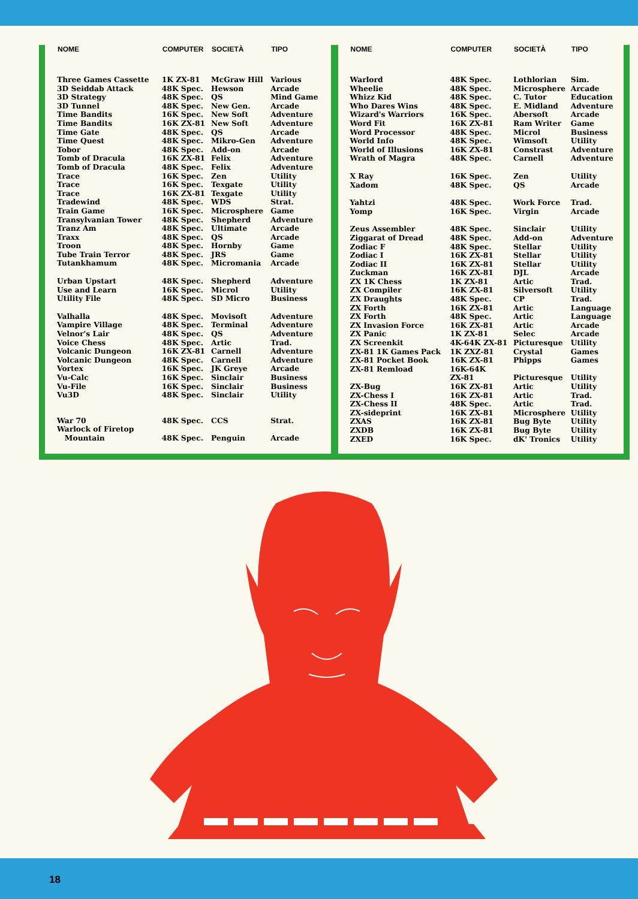| NOME | COMPUTER | SOCIETÀ | TIPO |
| --- | --- | --- | --- |
| Three Games Cassette | 1K ZX-81 | McGraw Hill | Various |
| 3D Seiddab Attack | 48K Spec. | Hewson | Arcade |
| 3D Strategy | 48K Spec. | QS | Mind Game |
| 3D Tunnel | 48K Spec. | New Gen. | Arcade |
| Time Bandits | 16K Spec. | New Soft | Adventure |
| Time Bandits | 16K ZX-81 | New Soft | Adventure |
| Time Gate | 48K Spec. | QS | Arcade |
| Time Quest | 48K Spec. | Mikro-Gen | Adventure |
| Tobor | 48K Spec. | Add-on | Arcade |
| Tomb of Dracula | 16K ZX-81 | Felix | Adventure |
| Tomb of Dracula | 48K Spec. | Felix | Adventure |
| Trace | 16K Spec. | Zen | Utility |
| Trace | 16K Spec. | Texgate | Utility |
| Trace | 16K ZX-81 | Texgate | Utility |
| Tradewind | 48K Spec. | WDS | Strat. |
| Train Game | 16K Spec. | Microsphere | Game |
| Transylvanian Tower | 48K Spec. | Shepherd | Adventure |
| Tranz Am | 48K Spec. | Ultimate | Arcade |
| Traxx | 48K Spec. | QS | Arcade |
| Troon | 48K Spec. | Hornby | Game |
| Tube Train Terror | 48K Spec. | JRS | Game |
| Tutankhamum | 48K Spec. | Micromania | Arcade |
| Urban Upstart | 48K Spec. | Shepherd | Adventure |
| Use and Learn | 16K Spec. | Microl | Utility |
| Utility File | 48K Spec. | SD Micro | Business |
| Valhalla | 48K Spec. | Movisoft | Adventure |
| Vampire Village | 48K Spec. | Terminal | Adventure |
| Velnor's Lair | 48K Spec. | QS | Adventure |
| Voice Chess | 48K Spec. | Artic | Trad. |
| Volcanic Dungeon | 16K ZX-81 | Carnell | Adventure |
| Volcanic Dungeon | 48K Spec. | Carnell | Adventure |
| Vortex | 16K Spec. | JK Greye | Arcade |
| Vu-Calc | 16K Spec. | Sinclair | Business |
| Vu-File | 16K Spec. | Sinclair | Business |
| Vu3D | 48K Spec. | Sinclair | Utility |
| War 70 | 48K Spec. | CCS | Strat. |
| Warlock of Firetop | | | |
| Mountain | 48K Spec. | Penguin | Arcade |
| NOME | COMPUTER | SOCIETÀ | TIPO |
| --- | --- | --- | --- |
| Warlord | 48K Spec. | Lothlorian | Sim. |
| Wheelie | 48K Spec. | Microsphere | Arcade |
| Whizz Kid | 48K Spec. | C. Tutor | Education |
| Who Dares Wins | 48K Spec. | E. Midland | Adventure |
| Wizard's Warriors | 16K Spec. | Abersoft | Arcade |
| Word Fit | 16K ZX-81 | Ram Writer | Game |
| Word Processor | 48K Spec. | Microl | Business |
| World Info | 48K Spec. | Wimsoft | Utility |
| World of Illusions | 16K ZX-81 | Constrast | Adventure |
| Wrath of Magra | 48K Spec. | Carnell | Adventure |
| X Ray | 16K Spec. | Zen | Utility |
| Xadom | 48K Spec. | QS | Arcade |
| Yahtzi | 48K Spec. | Work Force | Trad. |
| Yomp | 16K Spec. | Virgin | Arcade |
| Zeus Assembler | 48K Spec. | Sinclair | Utility |
| Ziggarat of Dread | 48K Spec. | Add-on | Adventure |
| Zodiac F | 48K Spec. | Stellar | Utility |
| Zodiac I | 16K ZX-81 | Stellar | Utility |
| Zodiac II | 16K ZX-81 | Stellar | Utility |
| Zuckman | 16K ZX-81 | DJL | Arcade |
| ZX 1K Chess | 1K ZX-81 | Artic | Trad. |
| ZX Compiler | 16K ZX-81 | Silversoft | Utility |
| ZX Draughts | 48K Spec. | CP | Trad. |
| ZX Forth | 16K ZX-81 | Artic | Language |
| ZX Forth | 48K Spec. | Artic | Language |
| ZX Invasion Force | 16K ZX-81 | Artic | Arcade |
| ZX Panic | 1K ZX-81 | Selec | Arcade |
| ZX Screenkit | 4K-64K ZX-81 | Picturesque | Utility |
| ZX-81 1K Games Pack | 1K ZXZ-81 | Crystal | Games |
| ZX-81 Pocket Book | 16K ZX-81 | Phipps | Games |
| ZX-81 Remload | 16K-64K | | |
| | ZX-81 | Picturesque | Utility |
| ZX-Bug | 16K ZX-81 | Artic | Utility |
| ZX-Chess I | 16K ZX-81 | Artic | Trad. |
| ZX-Chess II | 48K Spec. | Artic | Trad. |
| ZX-sideprint | 16K ZX-81 | Microsphere | Utility |
| ZXAS | 16K ZX-81 | Bug Byte | Utility |
| ZXDB | 16K ZX-81 | Bug Byte | Utility |
| ZXED | 16K Spec. | dK' Tronics | Utility |
18